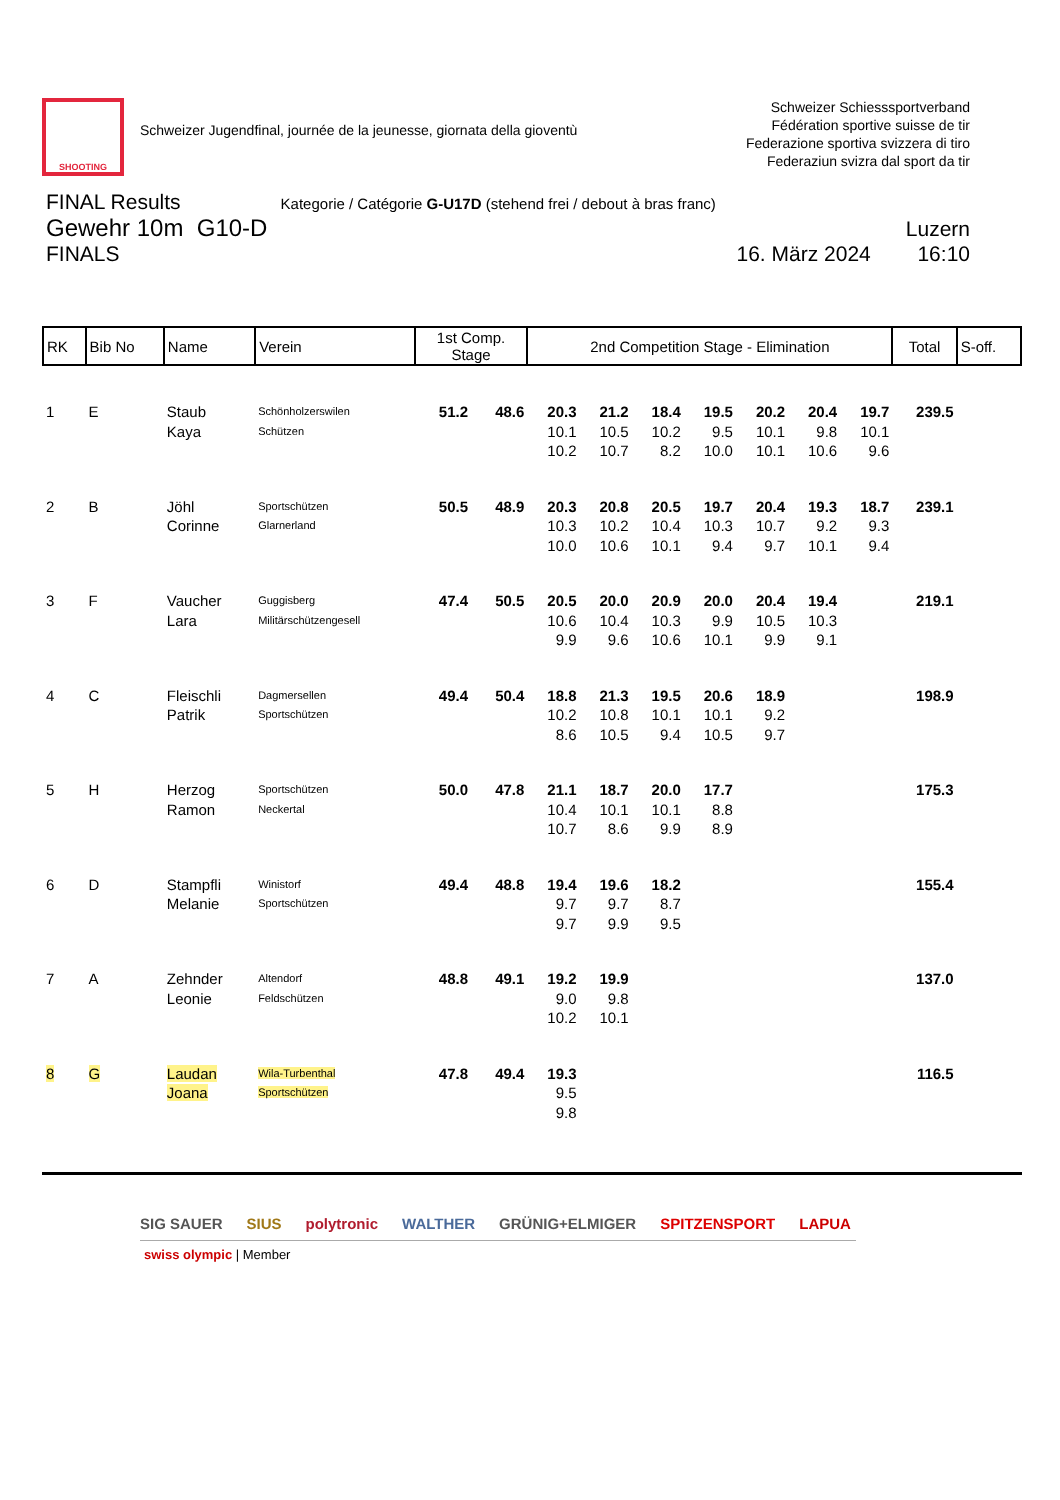SHOOTING
Schweizer Jugendfinal, journée de la jeunesse, giornata della gioventù
Schweizer Schiesssportverband
Fédération sportive suisse de tir
Federazione sportiva svizzera di tiro
Federaziun svizra dal sport da tir
FINAL Results Kategorie / Catégorie G-U17D (stehend frei / debout à bras franc)
Gewehr 10m G10-D Luzern
FINALS 16. März 2024 16:10
| RK | Bib No | Name | Verein | 1st Comp. Stage | | 2nd Competition Stage - Elimination | | | | | | | Total | S-off. |
| --- | --- | --- | --- | --- | --- | --- | --- | --- | --- | --- | --- | --- | --- | --- |
| 1 | E | Staub Kaya | Schönholzerswilen Schützen | 51.2 | 48.6 | 20.3 10.1 10.2 | 21.2 10.5 10.7 | 18.4 10.2 8.2 | 19.5 9.5 10.0 | 20.2 10.1 10.1 | 20.4 9.8 10.6 | 19.7 10.1 9.6 | 239.5 | |
| 2 | B | Jöhl Corinne | Sportschützen Glarnerland | 50.5 | 48.9 | 20.3 10.3 10.0 | 20.8 10.2 10.6 | 20.5 10.4 10.1 | 19.7 10.3 9.4 | 20.4 10.7 9.7 | 19.3 9.2 10.1 | 18.7 9.3 9.4 | 239.1 | |
| 3 | F | Vaucher Lara | Guggisberg Militärschützengesell | 47.4 | 50.5 | 20.5 10.6 9.9 | 20.0 10.4 9.6 | 20.9 10.3 10.6 | 20.0 9.9 10.1 | 20.4 10.5 9.9 | 19.4 10.3 9.1 | | 219.1 | |
| 4 | C | Fleischli Patrik | Dagmersellen Sportschützen | 49.4 | 50.4 | 18.8 10.2 8.6 | 21.3 10.8 10.5 | 19.5 10.1 9.4 | 20.6 10.1 10.5 | 18.9 9.2 9.7 | | | 198.9 | |
| 5 | H | Herzog Ramon | Sportschützen Neckertal | 50.0 | 47.8 | 21.1 10.4 10.7 | 18.7 10.1 8.6 | 20.0 10.1 9.9 | 17.7 8.8 8.9 | | | | 175.3 | |
| 6 | D | Stampfli Melanie | Winistorf Sportschützen | 49.4 | 48.8 | 19.4 9.7 9.7 | 19.6 9.7 9.9 | 18.2 8.7 9.5 | | | | | 155.4 | |
| 7 | A | Zehnder Leonie | Altendorf Feldschützen | 48.8 | 49.1 | 19.2 9.0 10.2 | 19.9 9.8 10.1 | | | | | | 137.0 | |
| 8 | G | Laudan Joana | Wila-Turbenthal Sportschützen | 47.8 | 49.4 | 19.3 9.5 9.8 | | | | | | | 116.5 | |
SIG SAUER SIUS polytronic WALTHER GRÜNIG+ELMIGER SPITZENSPORT LAPUA
swiss olympic | Member